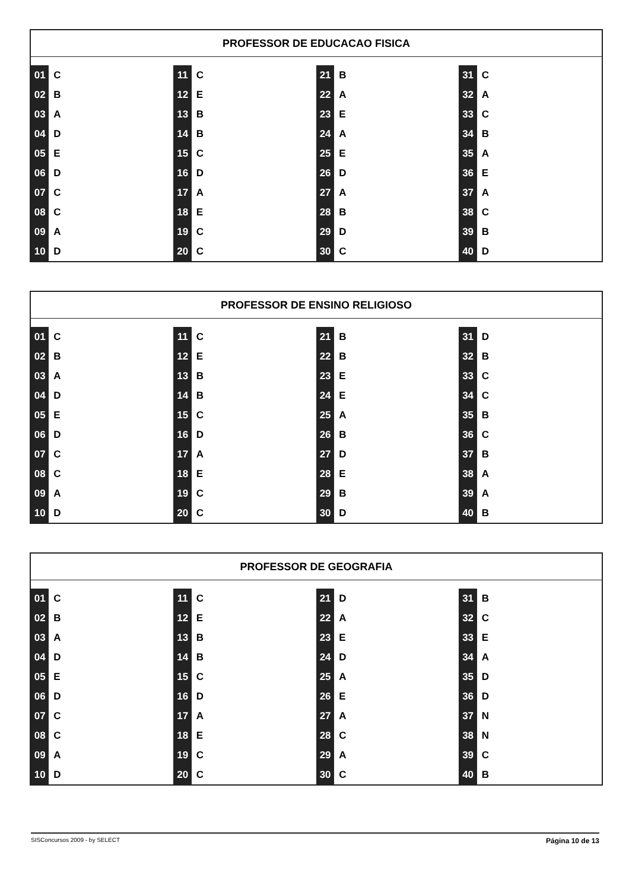PROFESSOR DE EDUCACAO FISICA
| 01 | C | 11 | C | 21 | B | 31 | C |
| 02 | B | 12 | E | 22 | A | 32 | A |
| 03 | A | 13 | B | 23 | E | 33 | C |
| 04 | D | 14 | B | 24 | A | 34 | B |
| 05 | E | 15 | C | 25 | E | 35 | A |
| 06 | D | 16 | D | 26 | D | 36 | E |
| 07 | C | 17 | A | 27 | A | 37 | A |
| 08 | C | 18 | E | 28 | B | 38 | C |
| 09 | A | 19 | C | 29 | D | 39 | B |
| 10 | D | 20 | C | 30 | C | 40 | D |
PROFESSOR DE ENSINO RELIGIOSO
| 01 | C | 11 | C | 21 | B | 31 | D |
| 02 | B | 12 | E | 22 | B | 32 | B |
| 03 | A | 13 | B | 23 | E | 33 | C |
| 04 | D | 14 | B | 24 | E | 34 | C |
| 05 | E | 15 | C | 25 | A | 35 | B |
| 06 | D | 16 | D | 26 | B | 36 | C |
| 07 | C | 17 | A | 27 | D | 37 | B |
| 08 | C | 18 | E | 28 | E | 38 | A |
| 09 | A | 19 | C | 29 | B | 39 | A |
| 10 | D | 20 | C | 30 | D | 40 | B |
PROFESSOR DE GEOGRAFIA
| 01 | C | 11 | C | 21 | D | 31 | B |
| 02 | B | 12 | E | 22 | A | 32 | C |
| 03 | A | 13 | B | 23 | E | 33 | E |
| 04 | D | 14 | B | 24 | D | 34 | A |
| 05 | E | 15 | C | 25 | A | 35 | D |
| 06 | D | 16 | D | 26 | E | 36 | D |
| 07 | C | 17 | A | 27 | A | 37 | N |
| 08 | C | 18 | E | 28 | C | 38 | N |
| 09 | A | 19 | C | 29 | A | 39 | C |
| 10 | D | 20 | C | 30 | C | 40 | B |
SISConcursos 2009 - by SELECT Página 10 de 13